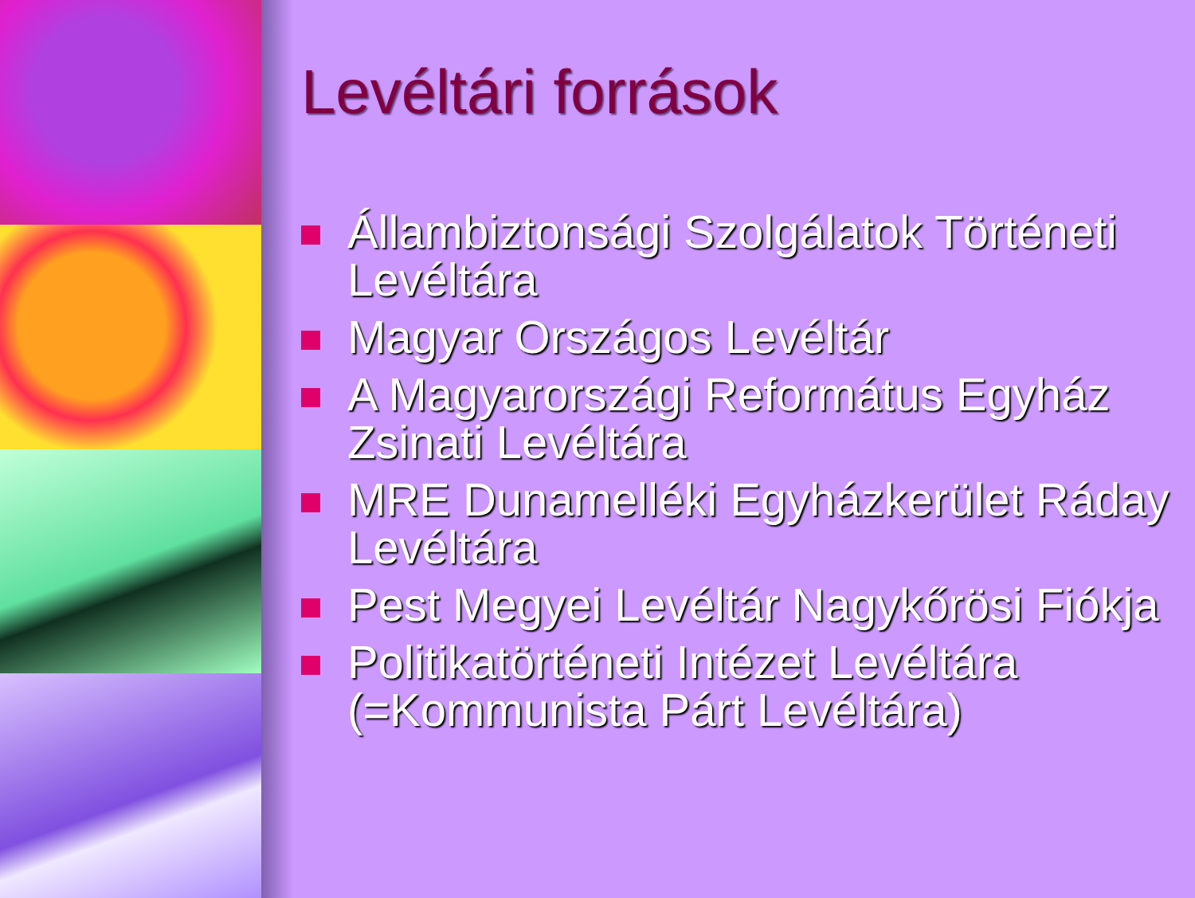Levéltári források
Állambiztonsági Szolgálatok Történeti Levéltára
Magyar Országos Levéltár
A Magyarországi Református Egyház Zsinati Levéltára
MRE Dunamelléki Egyházkerület Ráday Levéltára
Pest Megyei Levéltár Nagykőrösi Fiókja
Politikatörténeti Intézet Levéltára (=Kommunista Párt Levéltára)